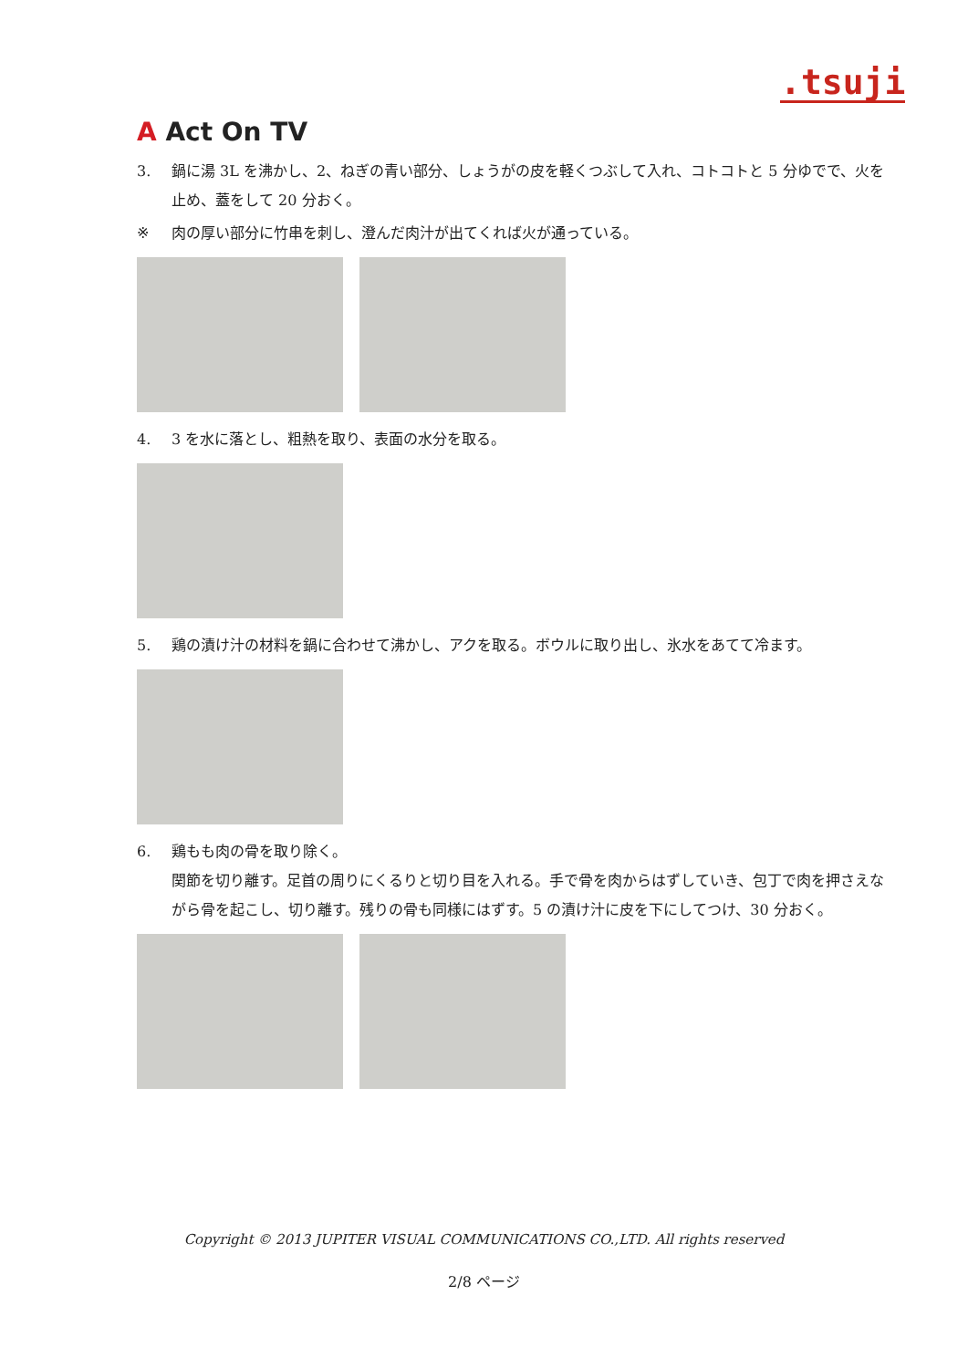.tsuji
A Act On TV
3. 鍋に湯 3L を沸かし、2、ねぎの青い部分、しょうがの皮を軽くつぶして入れ、コトコトと 5 分ゆでで、火を止め、蓋をして 20 分おく。
※ 肉の厚い部分に竹串を刺し、澄んだ肉汁が出てくれば火が通っている。
4. 3 を水に落とし、粗熱を取り、表面の水分を取る。
5. 鶏の漬け汁の材料を鍋に合わせて沸かし、アクを取る。ボウルに取り出し、氷水をあてて冷ます。
6. 鶏もも肉の骨を取り除く。
関節を切り離す。足首の周りにくるりと切り目を入れる。手で骨を肉からはずしていき、包丁で肉を押さえながら骨を起こし、切り離す。残りの骨も同様にはずす。5 の漬け汁に皮を下にしてつけ、30 分おく。
Copyright © 2013 JUPITER VISUAL COMMUNICATIONS CO.,LTD. All rights reserved
2/8 ページ